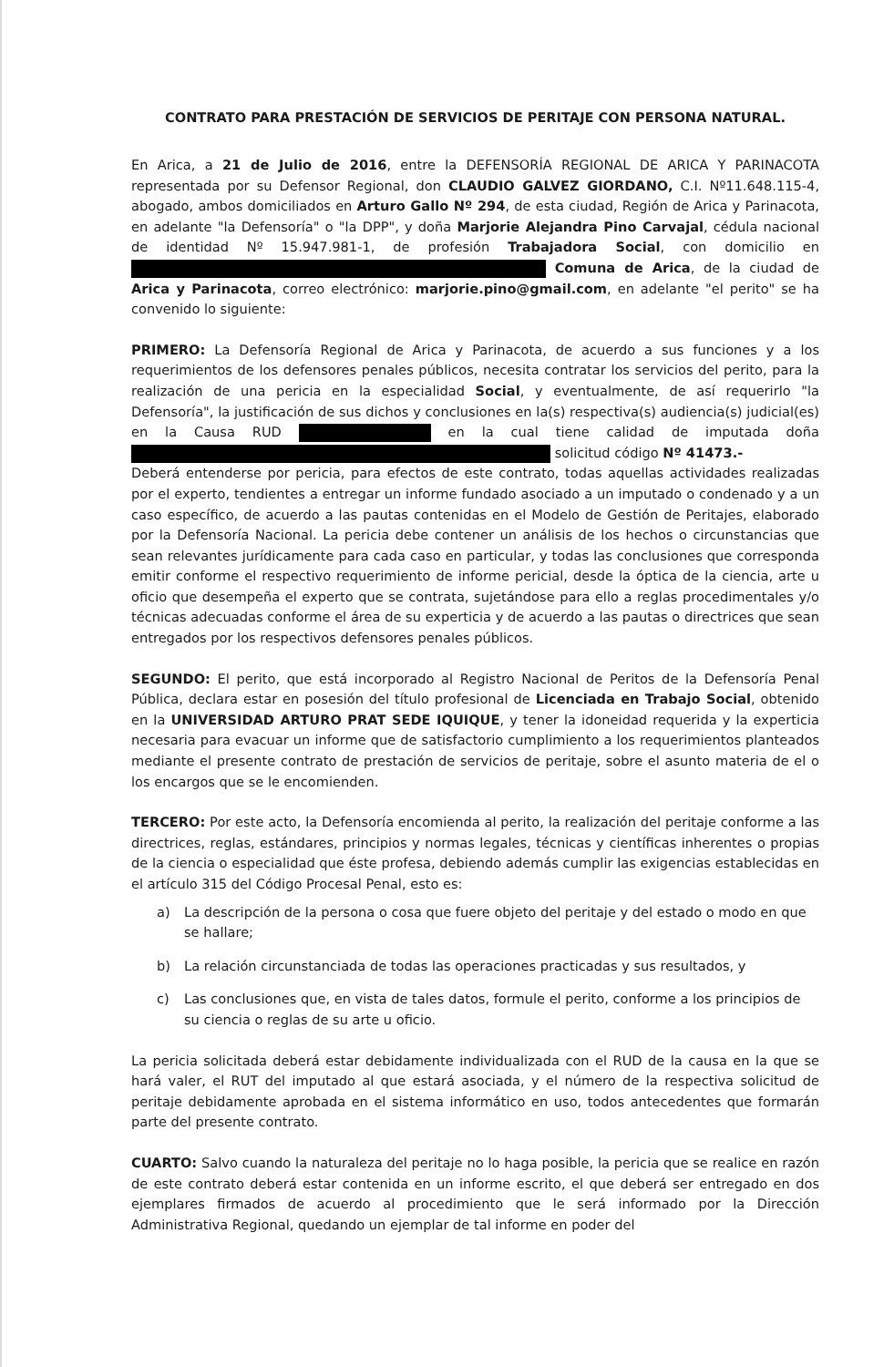CONTRATO PARA PRESTACIÓN DE SERVICIOS DE PERITAJE CON PERSONA NATURAL.
En Arica, a 21 de Julio de 2016, entre la DEFENSORÍA REGIONAL DE ARICA Y PARINACOTA representada por su Defensor Regional, don CLAUDIO GALVEZ GIORDANO, C.I. Nº11.648.115-4, abogado, ambos domiciliados en Arturo Gallo Nº 294, de esta ciudad, Región de Arica y Parinacota, en adelante "la Defensoría" o "la DPP", y doña Marjorie Alejandra Pino Carvajal, cédula nacional de identidad Nº 15.947.981-1, de profesión Trabajadora Social, con domicilio en Comuna de Arica, de la ciudad de Arica y Parinacota, correo electrónico: marjorie.pino@gmail.com, en adelante "el perito" se ha convenido lo siguiente:
PRIMERO: La Defensoría Regional de Arica y Parinacota, de acuerdo a sus funciones y a los requerimientos de los defensores penales públicos, necesita contratar los servicios del perito, para la realización de una pericia en la especialidad Social, y eventualmente, de así requerirlo "la Defensoría", la justificación de sus dichos y conclusiones en la(s) respectiva(s) audiencia(s) judicial(es) en la Causa RUD en la cual tiene calidad de imputada doña solicitud código Nº 41473.-
Deberá entenderse por pericia, para efectos de este contrato, todas aquellas actividades realizadas por el experto, tendientes a entregar un informe fundado asociado a un imputado o condenado y a un caso específico, de acuerdo a las pautas contenidas en el Modelo de Gestión de Peritajes, elaborado por la Defensoría Nacional. La pericia debe contener un análisis de los hechos o circunstancias que sean relevantes jurídicamente para cada caso en particular, y todas las conclusiones que corresponda emitir conforme el respectivo requerimiento de informe pericial, desde la óptica de la ciencia, arte u oficio que desempeña el experto que se contrata, sujetándose para ello a reglas procedimentales y/o técnicas adecuadas conforme el área de su experticia y de acuerdo a las pautas o directrices que sean entregados por los respectivos defensores penales públicos.
SEGUNDO: El perito, que está incorporado al Registro Nacional de Peritos de la Defensoría Penal Pública, declara estar en posesión del título profesional de Licenciada en Trabajo Social, obtenido en la UNIVERSIDAD ARTURO PRAT SEDE IQUIQUE, y tener la idoneidad requerida y la experticia necesaria para evacuar un informe que de satisfactorio cumplimiento a los requerimientos planteados mediante el presente contrato de prestación de servicios de peritaje, sobre el asunto materia de el o los encargos que se le encomienden.
TERCERO: Por este acto, la Defensoría encomienda al perito, la realización del peritaje conforme a las directrices, reglas, estándares, principios y normas legales, técnicas y científicas inherentes o propias de la ciencia o especialidad que éste profesa, debiendo además cumplir las exigencias establecidas en el artículo 315 del Código Procesal Penal, esto es:
a) La descripción de la persona o cosa que fuere objeto del peritaje y del estado o modo en que se hallare;
b) La relación circunstanciada de todas las operaciones practicadas y sus resultados, y
c) Las conclusiones que, en vista de tales datos, formule el perito, conforme a los principios de su ciencia o reglas de su arte u oficio.
La pericia solicitada deberá estar debidamente individualizada con el RUD de la causa en la que se hará valer, el RUT del imputado al que estará asociada, y el número de la respectiva solicitud de peritaje debidamente aprobada en el sistema informático en uso, todos antecedentes que formarán parte del presente contrato.
CUARTO: Salvo cuando la naturaleza del peritaje no lo haga posible, la pericia que se realice en razón de este contrato deberá estar contenida en un informe escrito, el que deberá ser entregado en dos ejemplares firmados de acuerdo al procedimiento que le será informado por la Dirección Administrativa Regional, quedando un ejemplar de tal informe en poder del